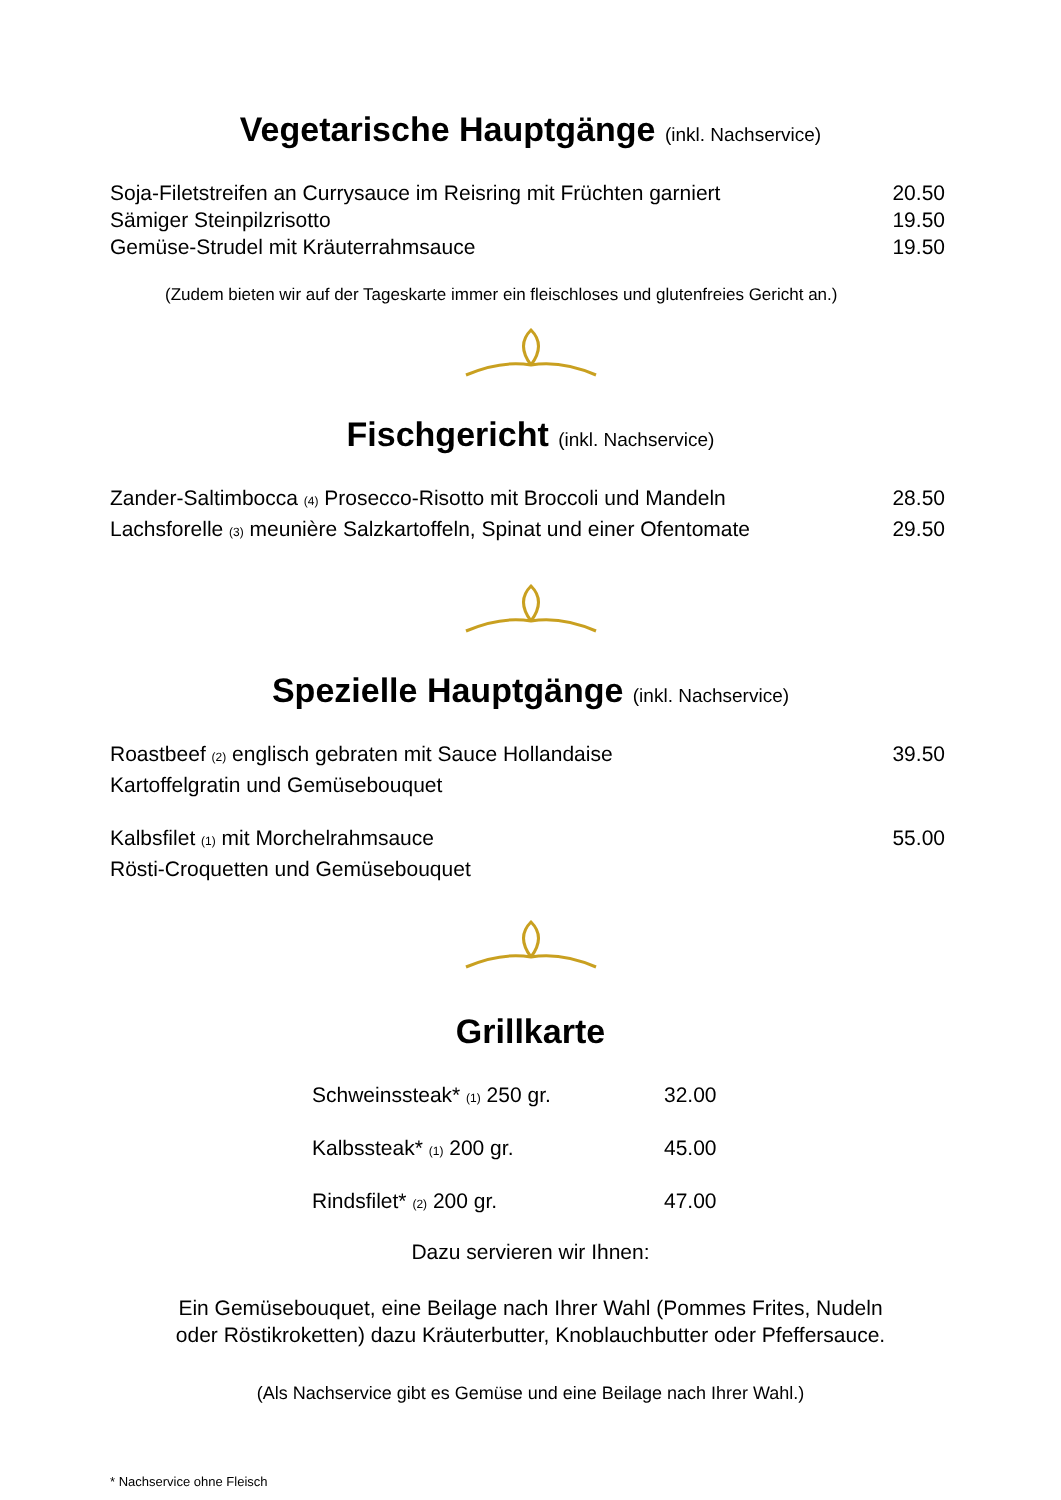Vegetarische Hauptgänge (inkl. Nachservice)
| Soja-Filetstreifen an Currysauce im Reisring mit Früchten garniert | 20.50 |
| Sämiger Steinpilzrisotto | 19.50 |
| Gemüse-Strudel mit Kräuterrahmsauce | 19.50 |
(Zudem bieten wir auf der Tageskarte immer ein fleischloses und glutenfreies Gericht an.)
Fischgericht (inkl. Nachservice)
| Zander-Saltimbocca (4) Prosecco-Risotto mit Broccoli und Mandeln | 28.50 |
| Lachsforelle (3) meunière Salzkartoffeln, Spinat und einer Ofentomate | 29.50 |
Spezielle Hauptgänge (inkl. Nachservice)
| Roastbeef (2) englisch gebraten mit Sauce Hollandaise Kartoffelgratin und Gemüsebouquet | 39.50 |
| Kalbsfilet (1) mit Morchelrahmsauce Rösti-Croquetten und Gemüsebouquet | 55.00 |
Grillkarte
| Schweinssteak* (1) 250 gr. | 32.00 |
| Kalbssteak* (1) 200 gr. | 45.00 |
| Rindsfilet* (2) 200 gr. | 47.00 |
Dazu servieren wir Ihnen:
Ein Gemüsebouquet, eine Beilage nach Ihrer Wahl (Pommes Frites, Nudeln
oder Röstikroketten) dazu Kräuterbutter, Knoblauchbutter oder Pfeffersauce.
(Als Nachservice gibt es Gemüse und eine Beilage nach Ihrer Wahl.)
* Nachservice ohne Fleisch